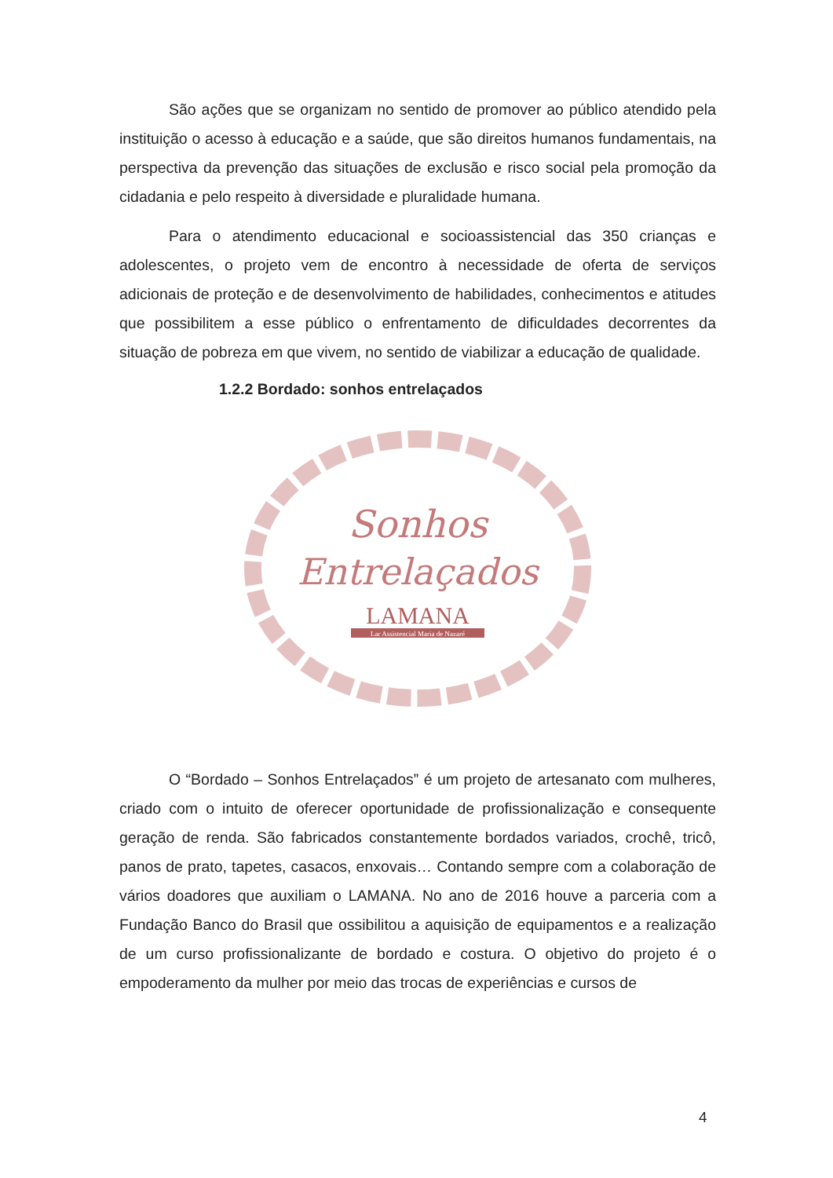São ações que se organizam no sentido de promover ao público atendido pela instituição o acesso à educação e a saúde, que são direitos humanos fundamentais, na perspectiva da prevenção das situações de exclusão e risco social pela promoção da cidadania e pelo respeito à diversidade e pluralidade humana.
Para o atendimento educacional e socioassistencial das 350 crianças e adolescentes, o projeto vem de encontro à necessidade de oferta de serviços adicionais de proteção e de desenvolvimento de habilidades, conhecimentos e atitudes que possibilitem a esse público o enfrentamento de dificuldades decorrentes da situação de pobreza em que vivem, no sentido de viabilizar a educação de qualidade.
1.2.2 Bordado: sonhos entrelaçados
Sonhos
Entrelaçados
LAMANA
Lar Assistencial Maria de Nazaré
O “Bordado – Sonhos Entrelaçados” é um projeto de artesanato com mulheres, criado com o intuito de oferecer oportunidade de profissionalização e consequente geração de renda. São fabricados constantemente bordados variados, crochê, tricô, panos de prato, tapetes, casacos, enxovais… Contando sempre com a colaboração de vários doadores que auxiliam o LAMANA. No ano de 2016 houve a parceria com a Fundação Banco do Brasil que ossibilitou a aquisição de equipamentos e a realização de um curso profissionalizante de bordado e costura. O objetivo do projeto é o empoderamento da mulher por meio das trocas de experiências e cursos de
4